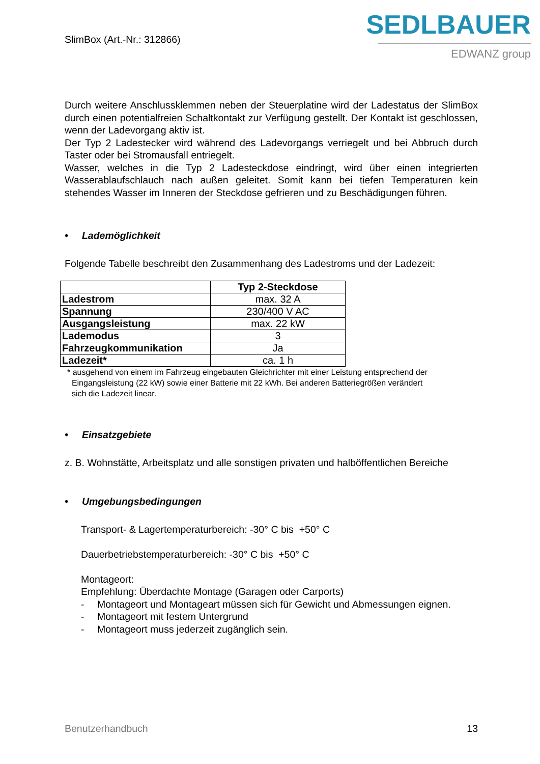SlimBox (Art.-Nr.: 312866)
SEDLBAUER
EDWANZ group
Durch weitere Anschlussklemmen neben der Steuerplatine wird der Ladestatus der SlimBox durch einen potentialfreien Schaltkontakt zur Verfügung gestellt. Der Kontakt ist geschlossen, wenn der Ladevorgang aktiv ist.
Der Typ 2 Ladestecker wird während des Ladevorgangs verriegelt und bei Abbruch durch Taster oder bei Stromausfall entriegelt.
Wasser, welches in die Typ 2 Ladesteckdose eindringt, wird über einen integrierten Wasserablaufschlauch nach außen geleitet. Somit kann bei tiefen Temperaturen kein stehendes Wasser im Inneren der Steckdose gefrieren und zu Beschädigungen führen.
• Lademöglichkeit
Folgende Tabelle beschreibt den Zusammenhang des Ladestroms und der Ladezeit:
| | Typ 2-Steckdose |
| Ladestrom | max. 32 A |
| Spannung | 230/400 V AC |
| Ausgangsleistung | max. 22 kW |
| Lademodus | 3 |
| Fahrzeugkommunikation | Ja |
| Ladezeit* | ca. 1 h |
* ausgehend von einem im Fahrzeug eingebauten Gleichrichter mit einer Leistung entsprechend der
Eingangsleistung (22 kW) sowie einer Batterie mit 22 kWh. Bei anderen Batteriegrößen verändert
sich die Ladezeit linear.
• Einsatzgebiete
z. B. Wohnstätte, Arbeitsplatz und alle sonstigen privaten und halböffentlichen Bereiche
• Umgebungsbedingungen
Transport- & Lagertemperaturbereich: -30° C bis +50° C
Dauerbetriebstemperaturbereich: -30° C bis +50° C
Montageort:
Empfehlung: Überdachte Montage (Garagen oder Carports)
- Montageort und Montageart müssen sich für Gewicht und Abmessungen eignen.
- Montageort mit festem Untergrund
- Montageort muss jederzeit zugänglich sein.
Benutzerhandbuch 13